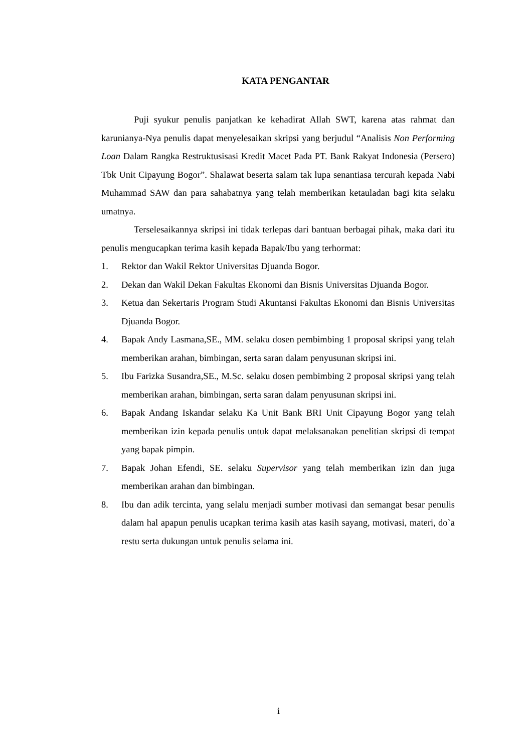KATA PENGANTAR
Puji syukur penulis panjatkan ke kehadirat Allah SWT, karena atas rahmat dan karunianya-Nya penulis dapat menyelesaikan skripsi yang berjudul “Analisis Non Performing Loan Dalam Rangka Restruktusisasi Kredit Macet Pada PT. Bank Rakyat Indonesia (Persero) Tbk Unit Cipayung Bogor”. Shalawat beserta salam tak lupa senantiasa tercurah kepada Nabi Muhammad SAW dan para sahabatnya yang telah memberikan ketauladan bagi kita selaku umatnya.
Terselesaikannya skripsi ini tidak terlepas dari bantuan berbagai pihak, maka dari itu penulis mengucapkan terima kasih kepada Bapak/Ibu yang terhormat:
1. Rektor dan Wakil Rektor Universitas Djuanda Bogor.
2. Dekan dan Wakil Dekan Fakultas Ekonomi dan Bisnis Universitas Djuanda Bogor.
3. Ketua dan Sekertaris Program Studi Akuntansi Fakultas Ekonomi dan Bisnis Universitas Djuanda Bogor.
4. Bapak Andy Lasmana,SE., MM. selaku dosen pembimbing 1 proposal skripsi yang telah memberikan arahan, bimbingan, serta saran dalam penyusunan skripsi ini.
5. Ibu Farizka Susandra,SE., M.Sc. selaku dosen pembimbing 2 proposal skripsi yang telah memberikan arahan, bimbingan, serta saran dalam penyusunan skripsi ini.
6. Bapak Andang Iskandar selaku Ka Unit Bank BRI Unit Cipayung Bogor yang telah memberikan izin kepada penulis untuk dapat melaksanakan penelitian skripsi di tempat yang bapak pimpin.
7. Bapak Johan Efendi, SE. selaku Supervisor yang telah memberikan izin dan juga memberikan arahan dan bimbingan.
8. Ibu dan adik tercinta, yang selalu menjadi sumber motivasi dan semangat besar penulis dalam hal apapun penulis ucapkan terima kasih atas kasih sayang, motivasi, materi, do`a restu serta dukungan untuk penulis selama ini.
i